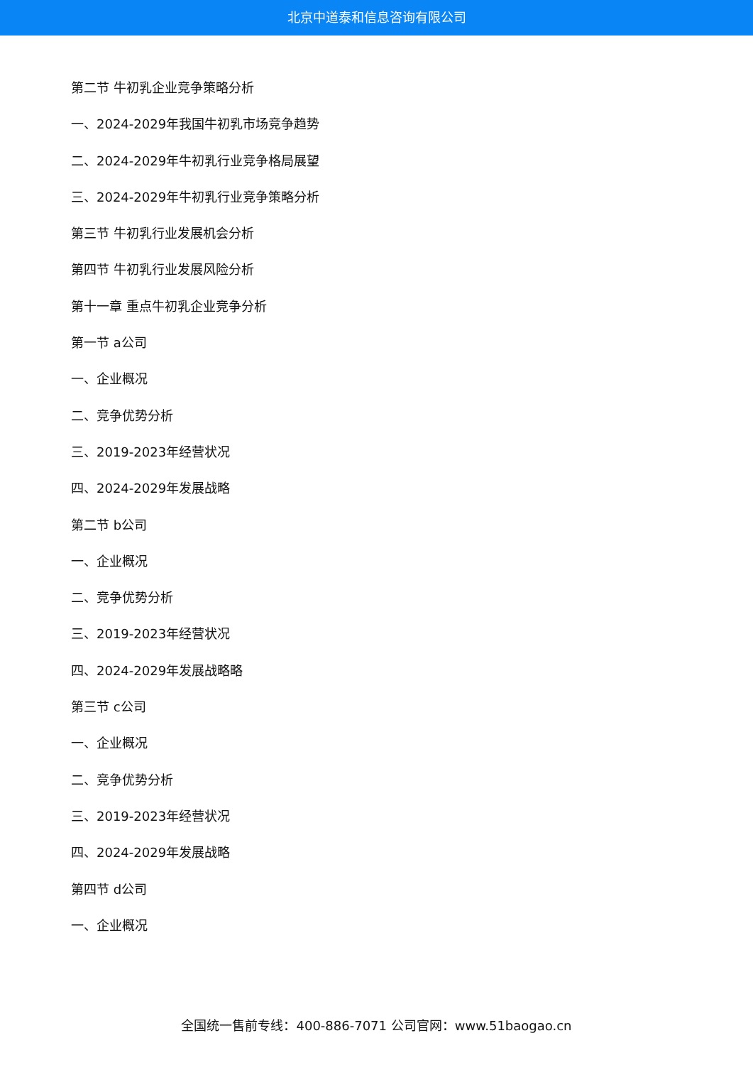北京中道泰和信息咨询有限公司
第二节 牛初乳企业竞争策略分析
一、2024-2029年我国牛初乳市场竞争趋势
二、2024-2029年牛初乳行业竞争格局展望
三、2024-2029年牛初乳行业竞争策略分析
第三节 牛初乳行业发展机会分析
第四节 牛初乳行业发展风险分析
第十一章 重点牛初乳企业竞争分析
第一节 a公司
一、企业概况
二、竞争优势分析
三、2019-2023年经营状况
四、2024-2029年发展战略
第二节 b公司
一、企业概况
二、竞争优势分析
三、2019-2023年经营状况
四、2024-2029年发展战略略
第三节 c公司
一、企业概况
二、竞争优势分析
三、2019-2023年经营状况
四、2024-2029年发展战略
第四节 d公司
一、企业概况
全国统一售前专线：400-886-7071 公司官网：www.51baogao.cn